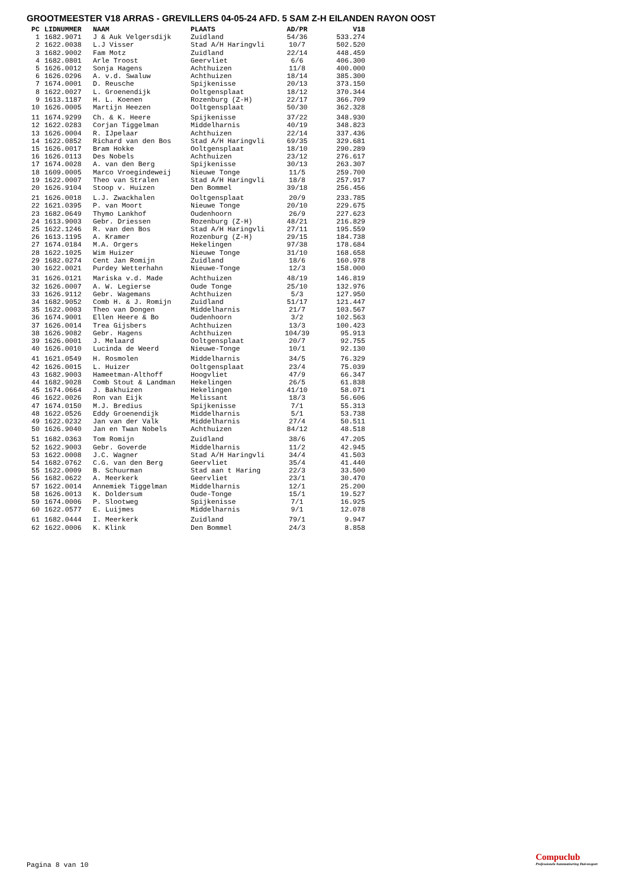GROOTMEESTER V18 ARRAS - GREVILLERS 04-05-24 AFD. 5 SAM Z-H EILANDEN RAYON OOST
| PC | LIDNUMMER | NAAM | PLAATS | AD/PR | V18 |
| --- | --- | --- | --- | --- | --- |
| 1 | 1682.9071 | J & Auk Velgersdijk | Zuidland | 54/36 | 533.274 |
| 2 | 1622.0038 | L.J Visser | Stad A/H Haringvli | 10/7 | 502.520 |
| 3 | 1682.9002 | Fam Motz | Zuidland | 22/14 | 448.459 |
| 4 | 1682.0801 | Arle Troost | Geervliet | 6/6 | 406.300 |
| 5 | 1626.0012 | Sonja Hagens | Achthuizen | 11/8 | 400.000 |
| 6 | 1626.0296 | A. v.d. Swaluw | Achthuizen | 18/14 | 385.300 |
| 7 | 1674.0001 | D. Reusche | Spijkenisse | 20/13 | 373.150 |
| 8 | 1622.0027 | L. Groenendijk | Ooltgensplaat | 18/12 | 370.344 |
| 9 | 1613.1187 | H. L. Koenen | Rozenburg (Z-H) | 22/17 | 366.709 |
| 10 | 1626.0005 | Martijn Heezen | Ooltgensplaat | 50/30 | 362.328 |
| 11 | 1674.9299 | Ch. & K. Heere | Spijkenisse | 37/22 | 348.930 |
| 12 | 1622.0283 | Corjan Tiggelman | Middelharnis | 40/19 | 348.823 |
| 13 | 1626.0004 | R. IJpelaar | Achthuizen | 22/14 | 337.436 |
| 14 | 1622.0852 | Richard van den Bos | Stad A/H Haringvli | 69/35 | 329.681 |
| 15 | 1626.0017 | Bram Hokke | Ooltgensplaat | 18/10 | 290.289 |
| 16 | 1626.0113 | Des Nobels | Achthuizen | 23/12 | 276.617 |
| 17 | 1674.0028 | A. van den Berg | Spijkenisse | 30/13 | 263.307 |
| 18 | 1609.0005 | Marco Vroegindeweij | Nieuwe Tonge | 11/5 | 259.700 |
| 19 | 1622.0007 | Theo van Stralen | Stad A/H Haringvli | 18/8 | 257.917 |
| 20 | 1626.9104 | Stoop v. Huizen | Den Bommel | 39/18 | 256.456 |
| 21 | 1626.0018 | L.J. Zwackhalen | Ooltgensplaat | 20/9 | 233.785 |
| 22 | 1621.0395 | P. van Moort | Nieuwe Tonge | 20/10 | 229.675 |
| 23 | 1682.0649 | Thymo Lankhof | Oudenhoorn | 26/9 | 227.623 |
| 24 | 1613.9003 | Gebr. Driessen | Rozenburg (Z-H) | 48/21 | 216.829 |
| 25 | 1622.1246 | R. van den Bos | Stad A/H Haringvli | 27/11 | 195.559 |
| 26 | 1613.1195 | A. Kramer | Rozenburg (Z-H) | 29/15 | 184.738 |
| 27 | 1674.0184 | M.A. Orgers | Hekelingen | 97/38 | 178.684 |
| 28 | 1622.1025 | Wim Huizer | Nieuwe Tonge | 31/10 | 168.658 |
| 29 | 1682.0274 | Cent Jan Romijn | Zuidland | 18/6 | 160.978 |
| 30 | 1622.0021 | Purdey Wetterhahn | Nieuwe-Tonge | 12/3 | 158.000 |
| 31 | 1626.0121 | Mariska v.d. Made | Achthuizen | 48/19 | 146.819 |
| 32 | 1626.0007 | A. W. Legierse | Oude Tonge | 25/10 | 132.976 |
| 33 | 1626.9112 | Gebr. Wagemans | Achthuizen | 5/3 | 127.950 |
| 34 | 1682.9052 | Comb H. & J. Romijn | Zuidland | 51/17 | 121.447 |
| 35 | 1622.0003 | Theo van Dongen | Middelharnis | 21/7 | 103.567 |
| 36 | 1674.9001 | Ellen Heere & Bo | Oudenhoorn | 3/2 | 102.563 |
| 37 | 1626.0014 | Trea Gijsbers | Achthuizen | 13/3 | 100.423 |
| 38 | 1626.9082 | Gebr. Hagens | Achthuizen | 104/39 | 95.913 |
| 39 | 1626.0001 | J. Melaard | Ooltgensplaat | 20/7 | 92.755 |
| 40 | 1626.0010 | Lucinda de Weerd | Nieuwe-Tonge | 10/1 | 92.130 |
| 41 | 1621.0549 | H. Rosmolen | Middelharnis | 34/5 | 76.329 |
| 42 | 1626.0015 | L. Huizer | Ooltgensplaat | 23/4 | 75.039 |
| 43 | 1682.9003 | Hameetman-Althoff | Hoogvliet | 47/9 | 66.347 |
| 44 | 1682.9028 | Comb Stout & Landman | Hekelingen | 26/5 | 61.838 |
| 45 | 1674.0664 | J. Bakhuizen | Hekelingen | 41/10 | 58.071 |
| 46 | 1622.0026 | Ron van Eijk | Melissant | 18/3 | 56.606 |
| 47 | 1674.0150 | M.J. Bredius | Spijkenisse | 7/1 | 55.313 |
| 48 | 1622.0526 | Eddy Groenendijk | Middelharnis | 5/1 | 53.738 |
| 49 | 1622.0232 | Jan van der Valk | Middelharnis | 27/4 | 50.511 |
| 50 | 1626.9040 | Jan en Twan Nobels | Achthuizen | 84/12 | 48.518 |
| 51 | 1682.0363 | Tom Romijn | Zuidland | 38/6 | 47.205 |
| 52 | 1622.9003 | Gebr. Goverde | Middelharnis | 11/2 | 42.945 |
| 53 | 1622.0008 | J.C. Wagner | Stad A/H Haringvli | 34/4 | 41.503 |
| 54 | 1682.0762 | C.G. van den Berg | Geervliet | 35/4 | 41.440 |
| 55 | 1622.0009 | B. Schuurman | Stad aan t Haring | 22/3 | 33.500 |
| 56 | 1682.0622 | A. Meerkerk | Geervliet | 23/1 | 30.470 |
| 57 | 1622.0014 | Annemiek Tiggelman | Middelharnis | 12/1 | 25.200 |
| 58 | 1626.0013 | K. Doldersum | Oude-Tonge | 15/1 | 19.527 |
| 59 | 1674.0006 | P. Slootweg | Spijkenisse | 7/1 | 16.925 |
| 60 | 1622.0577 | E. Luijmes | Middelharnis | 9/1 | 12.078 |
| 61 | 1682.0444 | I. Meerkerk | Zuidland | 79/1 | 9.947 |
| 62 | 1622.0006 | K. Klink | Den Bommel | 24/3 | 8.858 |
Pagina 8 van 10
Compuclub
Professionele Automatisering Duivensport